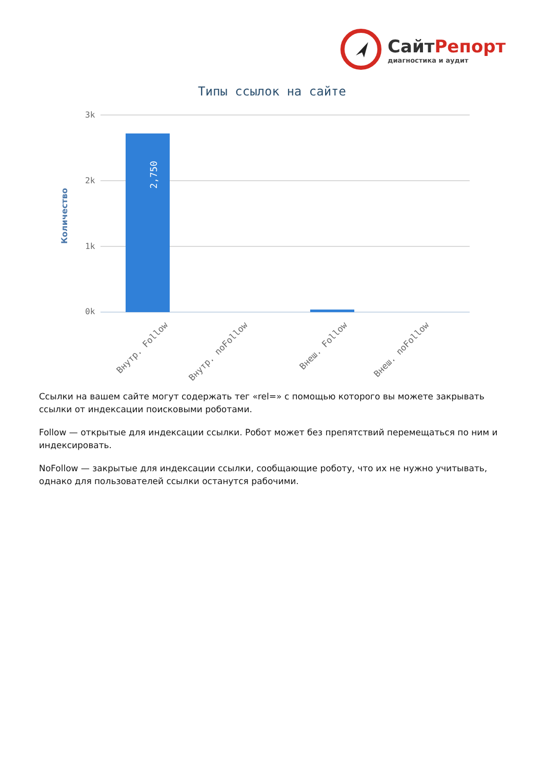СайтРепорт
диагностика и аудит
Типы ссылок на сайте
3k
2k
1k
0k
Количество
2,750
Внутр. Follow Внутр. noFollow Внеш. Follow Внеш. noFollow
Ссылки на вашем сайте могут содержать тег «rel=» с помощью которого вы можете закрывать ссылки от индексации поисковыми роботами.
Follow — открытые для индексации ссылки. Робот может без препятствий перемещаться по ним и индексировать.
NoFollow — закрытые для индексации ссылки, сообщающие роботу, что их не нужно учитывать, однако для пользователей ссылки останутся рабочими.